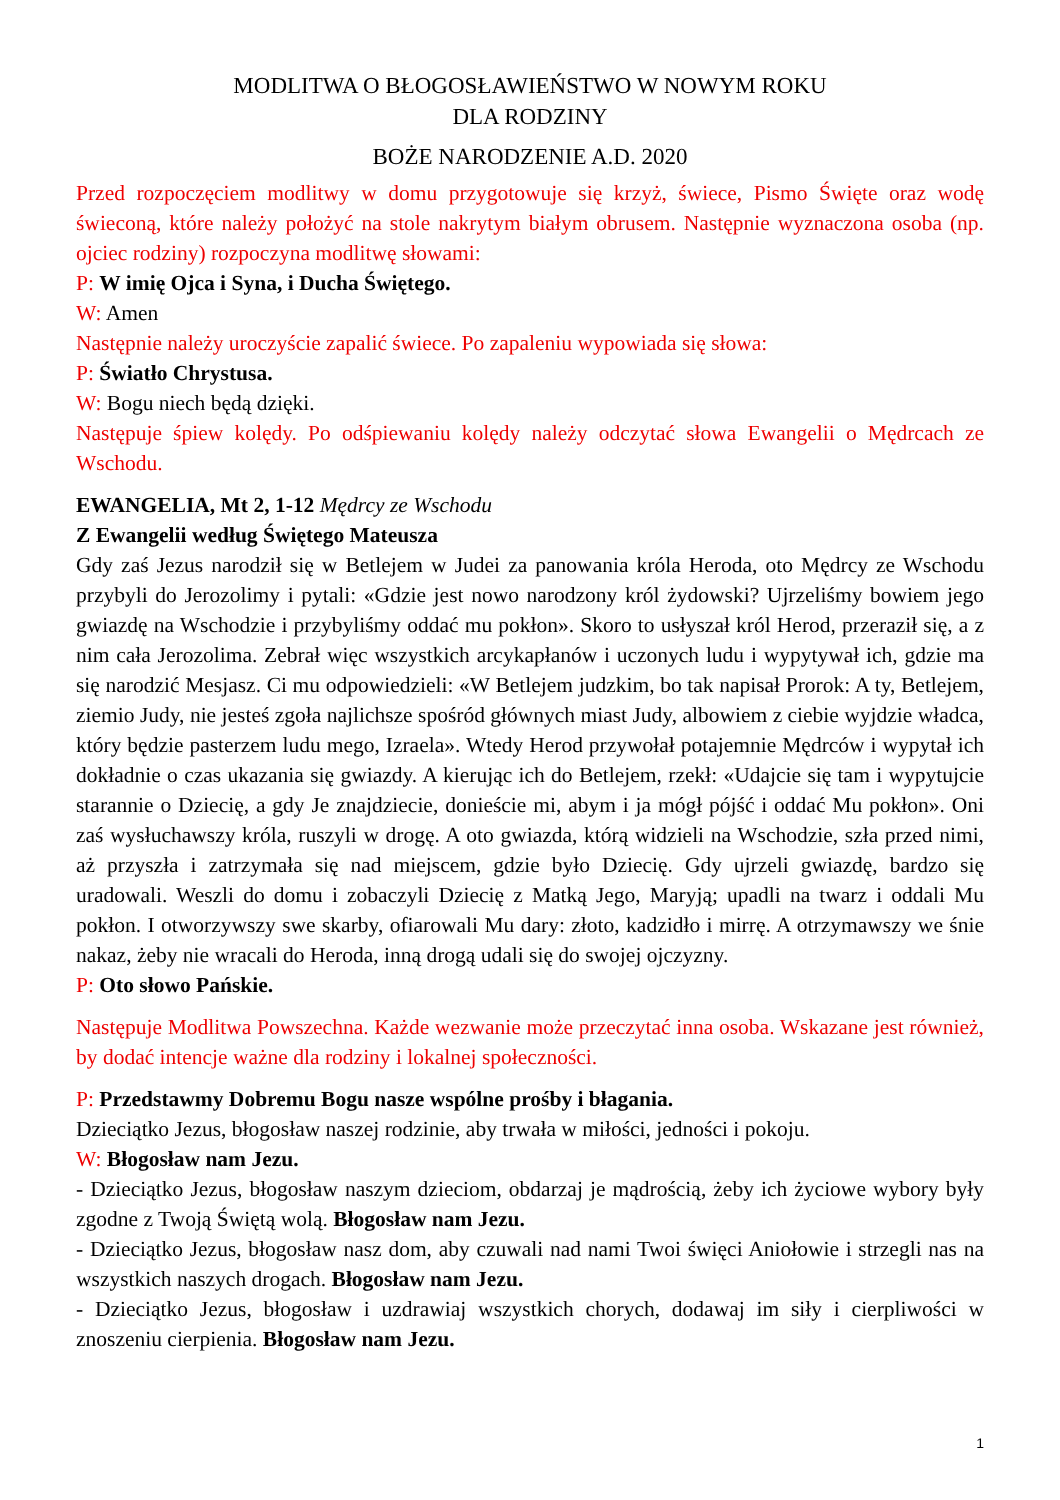MODLITWA O BŁOGOSŁAWIEŃSTWO W NOWYM ROKU
DLA RODZINY
BOŻE NARODZENIE A.D. 2020
Przed rozpoczęciem modlitwy w domu przygotowuje się krzyż, świece, Pismo Święte oraz wodę świeconą, które należy położyć na stole nakrytym białym obrusem. Następnie wyznaczona osoba (np. ojciec rodziny) rozpoczyna modlitwę słowami:
P: W imię Ojca i Syna, i Ducha Świętego.
W: Amen
Następnie należy uroczyście zapalić świece. Po zapaleniu wypowiada się słowa:
P: Światło Chrystusa.
W: Bogu niech będą dzięki.
Następuje śpiew kolędy. Po odśpiewaniu kolędy należy odczytać słowa Ewangelii o Mędrcach ze Wschodu.
EWANGELIA, Mt 2, 1-12 Mędrcy ze Wschodu
Z Ewangelii według Świętego Mateusza
Gdy zaś Jezus narodził się w Betlejem w Judei za panowania króla Heroda, oto Mędrcy ze Wschodu przybyli do Jerozolimy i pytali: «Gdzie jest nowo narodzony król żydowski? Ujrzeliśmy bowiem jego gwiazdę na Wschodzie i przybyliśmy oddać mu pokłon». Skoro to usłyszał król Herod, przeraził się, a z nim cała Jerozolima. Zebrał więc wszystkich arcykapłanów i uczonych ludu i wypytywał ich, gdzie ma się narodzić Mesjasz. Ci mu odpowiedzieli: «W Betlejem judzkim, bo tak napisał Prorok: A ty, Betlejem, ziemio Judy, nie jesteś zgoła najlichsze spośród głównych miast Judy, albowiem z ciebie wyjdzie władca, który będzie pasterzem ludu mego, Izraela». Wtedy Herod przywołał potajemnie Mędrców i wypytał ich dokładnie o czas ukazania się gwiazdy. A kierując ich do Betlejem, rzekł: «Udajcie się tam i wypytujcie starannie o Dziecię, a gdy Je znajdziecie, donieście mi, abym i ja mógł pójść i oddać Mu pokłon». Oni zaś wysłuchawszy króla, ruszyli w drogę. A oto gwiazda, którą widzieli na Wschodzie, szła przed nimi, aż przyszła i zatrzymała się nad miejscem, gdzie było Dziecię. Gdy ujrzeli gwiazdę, bardzo się uradowali. Weszli do domu i zobaczyli Dziecię z Matką Jego, Maryją; upadli na twarz i oddali Mu pokłon. I otworzywszy swe skarby, ofiarowali Mu dary: złoto, kadzidło i mirrę. A otrzymawszy we śnie nakaz, żeby nie wracali do Heroda, inną drogą udali się do swojej ojczyzny.
P: Oto słowo Pańskie.
Następuje Modlitwa Powszechna. Każde wezwanie może przeczytać inna osoba. Wskazane jest również, by dodać intencje ważne dla rodziny i lokalnej społeczności.
P: Przedstawmy Dobremu Bogu nasze wspólne prośby i błagania.
Dzieciątko Jezus, błogosław naszej rodzinie, aby trwała w miłości, jedności i pokoju.
W: Błogosław nam Jezu.
- Dzieciątko Jezus, błogosław naszym dzieciom, obdarzaj je mądrością, żeby ich życiowe wybory były zgodne z Twoją Świętą wolą. Błogosław nam Jezu.
- Dzieciątko Jezus, błogosław nasz dom, aby czuwali nad nami Twoi święci Aniołowie i strzegli nas na wszystkich naszych drogach. Błogosław nam Jezu.
- Dzieciątko Jezus, błogosław i uzdrawiaj wszystkich chorych, dodawaj im siły i cierpliwości w znoszeniu cierpienia. Błogosław nam Jezu.
1